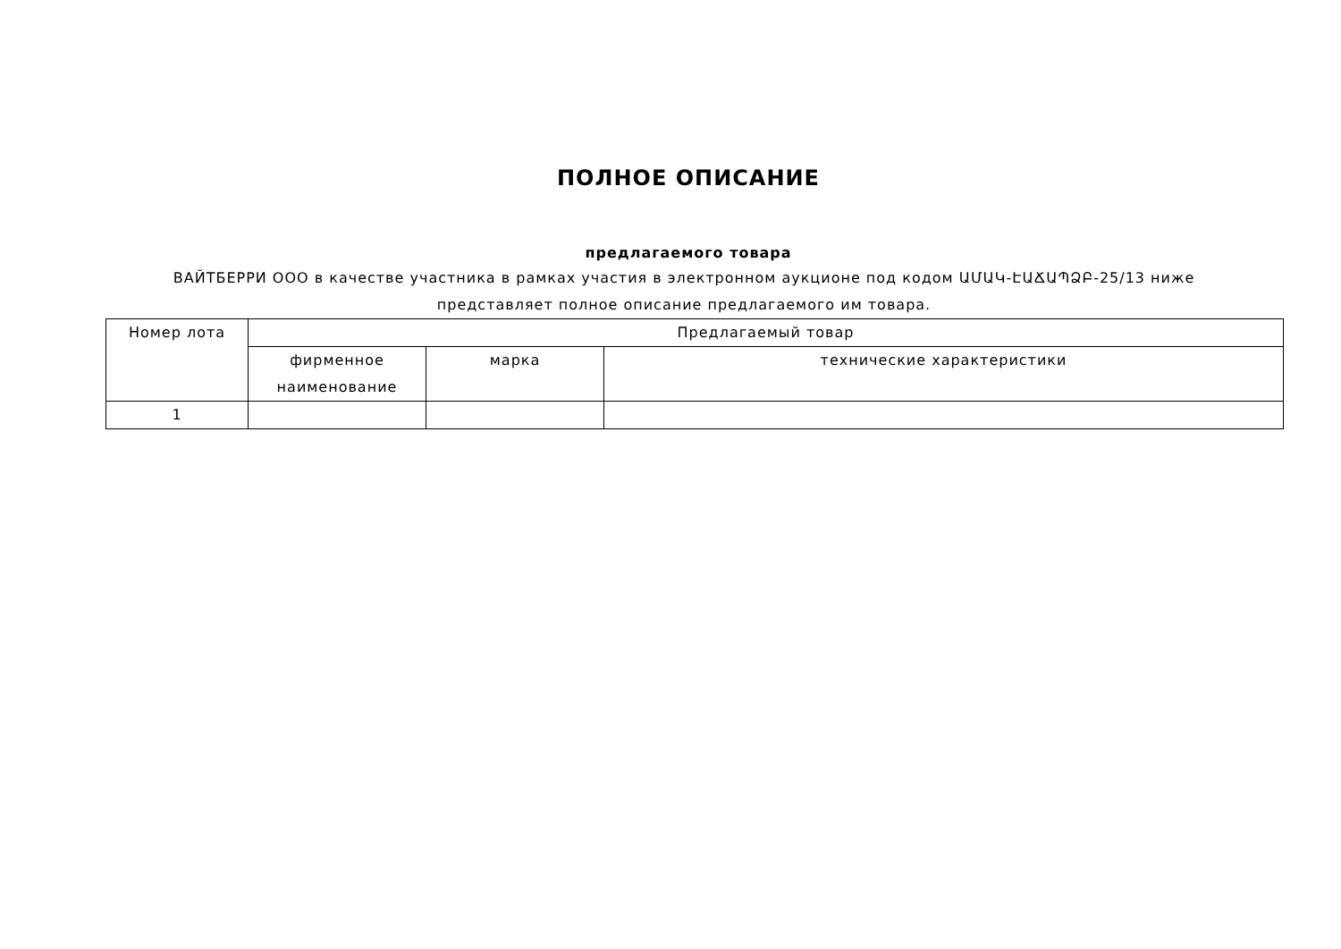ПОЛНОЕ ОПИСАНИЕ
предлагаемого товара
ВАЙТБЕРРИ ООО в качестве участника в рамках участия в электронном аукционе под кодом ԱՄԱԿ-ԷԱՃԱՊՁԲ-25/13 ниже представляет полное описание предлагаемого им товара.
| Номер лота | Предлагаемый товар | | |
| --- | --- | --- | --- |
| | фирменное наименование | марка | технические характеристики |
| 1 | | | |